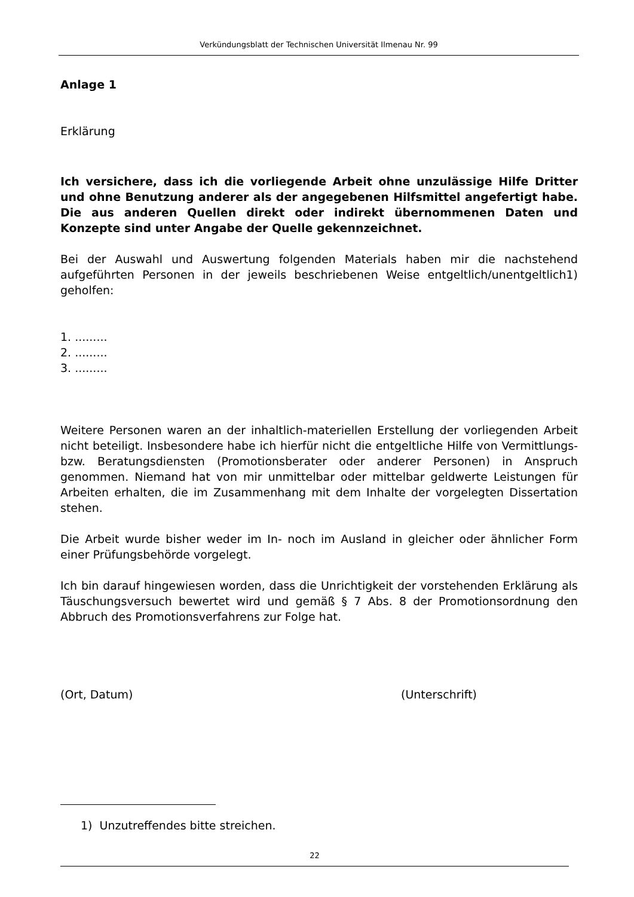Verkündungsblatt der Technischen Universität Ilmenau Nr. 99
Anlage 1
Erklärung
Ich versichere, dass ich die vorliegende Arbeit ohne unzulässige Hilfe Dritter und ohne Benutzung anderer als der angegebenen Hilfsmittel angefertigt habe. Die aus anderen Quellen direkt oder indirekt übernommenen Daten und Konzepte sind unter Angabe der Quelle gekennzeichnet.
Bei der Auswahl und Auswertung folgenden Materials haben mir die nachstehend aufgeführten Personen in der jeweils beschriebenen Weise entgeltlich/unentgeltlich1) geholfen:
1. .........
2. .........
3. .........
Weitere Personen waren an der inhaltlich-materiellen Erstellung der vorliegenden Arbeit nicht beteiligt. Insbesondere habe ich hierfür nicht die entgeltliche Hilfe von Vermittlungs- bzw. Beratungsdiensten (Promotionsberater oder anderer Personen) in Anspruch genommen. Niemand hat von mir unmittelbar oder mittelbar geldwerte Leistungen für Arbeiten erhalten, die im Zusammenhang mit dem Inhalte der vorgelegten Dissertation stehen.
Die Arbeit wurde bisher weder im In- noch im Ausland in gleicher oder ähnlicher Form einer Prüfungsbehörde vorgelegt.
Ich bin darauf hingewiesen worden, dass die Unrichtigkeit der vorstehenden Erklärung als Täuschungsversuch bewertet wird und gemäß § 7 Abs. 8 der Promotionsordnung den Abbruch des Promotionsverfahrens zur Folge hat.
(Ort, Datum) (Unterschrift)
1) Unzutreffendes bitte streichen.
22